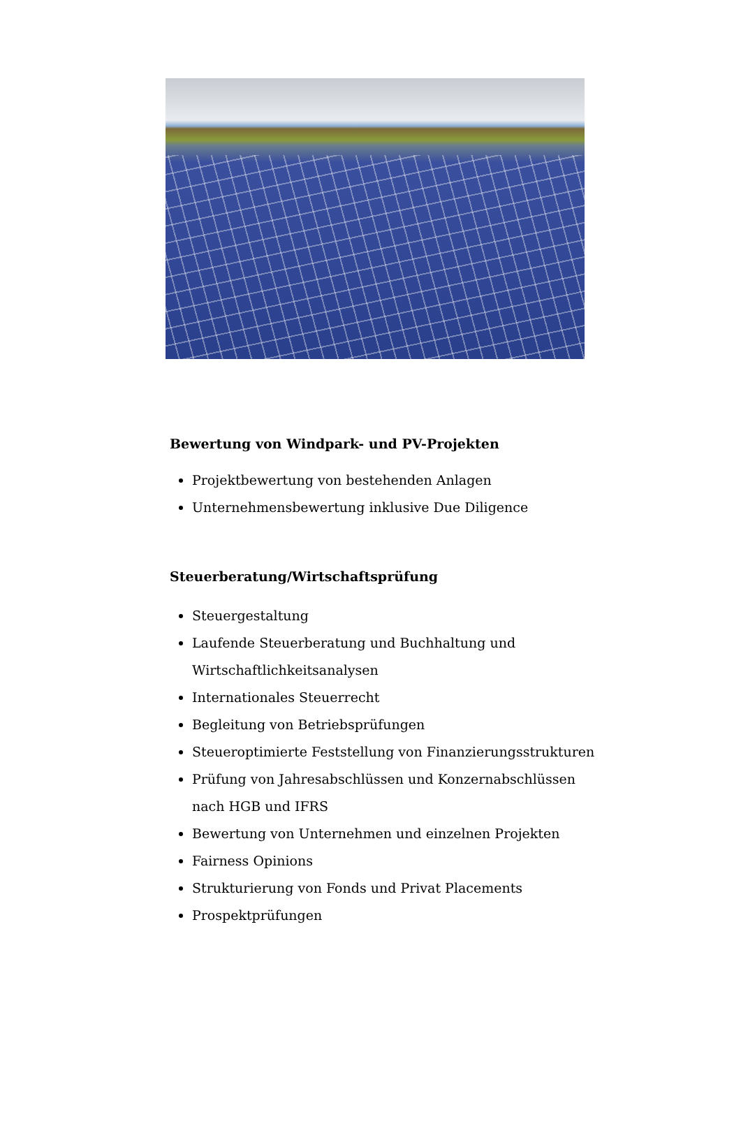Bewertung von Windpark- und PV-Projekten
Projektbewertung von bestehenden Anlagen
Unternehmensbewertung inklusive Due Diligence
Steuerberatung/Wirtschaftsprüfung
Steuergestaltung
Laufende Steuerberatung und Buchhaltung und Wirtschaftlichkeitsanalysen
Internationales Steuerrecht
Begleitung von Betriebsprüfungen
Steueroptimierte Feststellung von Finanzierungsstrukturen
Prüfung von Jahresabschlüssen und Konzernabschlüssen nach HGB und IFRS
Bewertung von Unternehmen und einzelnen Projekten
Fairness Opinions
Strukturierung von Fonds und Privat Placements
Prospektprüfungen